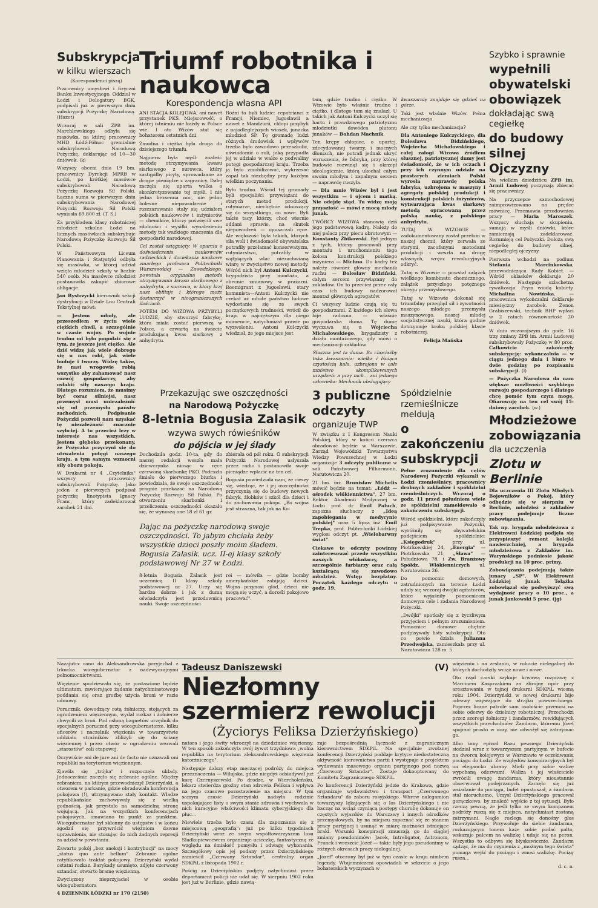Subskrypcja
w kilku wierszach
(Korespondenci piszą)
Pracownicy umysłowi i fizyczni Banku Inwestycyjnego, Oddział w Łodzi i Delegatury BGK, podpisali już w pierwszym dniu subskrypcji Pożyczkę Narodową. (Hazet)
Wczoraj w sali ZPB im. Marchlewskiego odbyła się masówka, na której pracownicy MHD Łódź-Północ gremialnie subskrybowali Narodową Pożyczkę, deklarując od 10—30 dniówek. (k)
Wszyscy obecni dnia 19 bm. pracownicy Dyrekcji MPRB w Łodzi, po krótkiej masówce subskrybowali Narodową Pożyczkę Rozwoju Sił Polski. Łączna suma w pierwszym dniu subskrybowania Narodowej Pożyczki Rozwoju Sił Polski wyniosła 69.800 zł. (T. S.)
Za przykładem klasy robotniczej młodzież szkolna Łodzi na licznych masówkach subskrybuje Narodową Pożyczkę Rozwoju Sił Polski.
W Państwowym Liceum Planowania i Statystyki odbyła się masówka, w której udział wzięła młodzież szkoły w liczbie 540 osób. Na masówce młodzież postanowiła zakupić zbiorowe obligacje.
Jan Bystrzycki kierownik sekcji dystrybucji w Dziale Lnu Centrali Tekstylnej mówi:
— Jestem młody, ale przeszedłem w życiu wiele ciężkich chwil, a szczególnie w czasie wojny. Po wojnie trudno mi było pogodzić się z tym, że jeszcze jest ciężko. Ale dziś widzę jak wiele dobrego się u nas robi, jak wiele buduje i tworzy. Widzę także, że nasi wrogowie robią wszystko aby zahamować nasz rozwój gospodarczy, aby osłabić siły naszego kraju. Dlatego rozumiem, że musimy być coraz silniejsi, nasz przemysł musi uniezależnić się od przemysłu państw zachodnich. Podpisanie Pożyczki pozwoli nam uzyskać tę niezależność znacznie szybciej. A to przecież leży w interesie nas wszystkich. Jestem głęboko przekonany, że Pożyczka przyczyni się do utrwalenia potęgi naszego kraju, a tym samym wzmocni siły obozu pokoju.
W Drukarni nr 4 „Czytelnika" wszyscy pracownicy subskrybowali Pożyczkę. Jako jeden z pierwszych podpisał pożyczkę linotypista Ignacy Franc, który zadeklarował zarobek 21 dni.
Triumf robotnika i naukowca
Korespondencja własna API
ANI STACJA KOLEJOWA, ani nawet przystanek PKS. Miejscowość, o której istnieniu nie każdy w Polsce wie. I oto Wizów stał się bohaterem ostatnich dni.
Żmudna i ciężka była droga do dzisiejszego triumfu.
Najpierw była myśl: znaleźć metodę otrzymywania kwasu siarkowego z surowca, który zastąpiłby piryty, sprowadzane za drogie pieniądze z zagranicy. Dalej zaczęła się uparta walka o skonkretyzowanie tej myśli. I nie jedna bezsenna noc, nie jedno bolesne niepowodzenie i rozczarowanie stały się udziałem polskich naukowców i inżynierów — chemików, którzy poświęcili swe zdolności i wysiłki wynalezieniu metody tak ważkiego znaczenia dla gospodarki narodowej.
Cel został osiągnięty. W oparciu o doświadczenia naukowców radzieckich i dociekania naukowe zmarłego profesora Politechniki Warszawskiej — Zawadzkiego, powstała oryginalna metoda otrzymywania kwasu siarkowego z anhydrytu, z surowca, w który kraj nasz obfituje i którego może dostarczyć w nieograniczonych ilościach.
POTEM DO WIZOWA PRZYBYLI LUDZIE, aby stworzyć fabrykę, która miała zostać pierwszą w Polsce, a czwartą na świecie produkującą kwas siarkowy z anhydrytu.
Różni to byli ludzie: repatrianci z Francji, Niemiec, Jugosławii a nawet z Mandżurii, chłopi przybyli z najodleglejszych wiosek, junacka młodzież SP. Tę gromadę ludzi różnych środowisk i wpływów trzeba było zawodowo przeszkolić, uświadomić o roli, jaką przypadła jej w udziale w walce o podwaliny potęgi gospodarczej kraju. Trzeba ją było zmobilizować, wykrzesać zapał tak niezbędny przy każdym wielkim poczynaniu.
Było trudno. Wśród tej gromady byli specjaliści przywiązani do starych metod produkcji, rutyniarze, niechętnie odnoszący się do wszystkiego, co nowe. Byli także tacy, którzy, choć wiernie oddani sprawie, na skutek niepowodzeń — opuszczali ręce. Ale większość była takich, których siła woli i świadomość obywatelska potrafiły przełamać konserwatyzm, rutyniarstwo, potrafiły w wątpiących wlać niezachwianą wiarę w zwycięstwo nowej metody. Wśród nich był Antoni Kulczycki, brygadzista przy montażu, a obecnie zmianowy w prażarni. Reemigrant z Jugosławii, stary komunista—Antoni Kulczycki nie czekał aż młode państwo ludowe wydostanie się ze swych początkowych trudności, wrócił do kraju w najcięższym dla niego momencie, natychmiast prawie po wyzwoleniu. Antoni Kulczycki wiedział, że jego miejsce jest
tam, gdzie trudno i ciężko. W Wizowie było właśnie trudno i ciężko, i dlatego tam się znalazł. U takich jak Antoni Kulczycki uczył się hartu i prawdziwego patriotyzmu młodziutki dowódca plutonu junaków — Bohdan Machnik.
Ten krępy chłopiec, o upartej, zdecydowanej twarzy, i mocnych dłoniach, nie potrafi jednak ukryć wzruszenia, że fabryka, przy której budowie rozwinął się i okrzepł ideologicznie, którą ukochał całym swoim młodym i zapalnym sercem — naprawdę ruszyła.
— Dla mnie Wizów był i jest wszystkim — i ojcem i matką. Nie odejdę stąd. Tu widzę moją przyszłość — mówi z mocą młody junak.
TWÓRCY WIZOWA stanowią dziś jego podstawową kadrę. Należy do niej palacz przy piecu obrotowym — Konstanty Żbikowski. Był jednym z tych, którzy pracowali przy montażu i uruchomieniu tego kolosa konstrukcji polskiego inżyniera — Michno. Do kadry też należy również główny mechanik ruchu — Bolesław Bidziński, całym sercem przywiązany do zakładów. On to przecież przez cały czas ich budowy nadzorował montaż głównych agregatów.
Ci wszyscy ludzie czują się tu gospodarzami. Z każdego ich słowa bije radosna — właśnie gospodarska duma. Tę dumę wyczuwa się u Wojciecha Michałowskiego, brygadzisty z działu montażowego, gdy mówi o mechanizacji zakładów.
Słuszna jest ta duma. Bo chociażby taka kwaszarnia: wielka i lśniąca czystością hala, uzbrojona w całe mnóstwo skomplikowanych urządzeń: a przy nich... ani jednego człowieka: Mechanik obsługujący
kwaszarnię znajduje się gdzieś na górze.
Taki jest właśnie Wizów. Pełna mechanizacja.
Ale czy tylko mechanizacja?
Dla Antoniego Kulczyckiego, dla Bolesława Bidzińskiego, Wojciecha Michałowskiego i całej załogi Wizowa źródłem słusznej, patriotycznej dumy jest świadomość, że w ich oczach i przy ich czynnym udziale na prastarych ziemiach Polski wyrosła naprawdę polska fabryka, uzbrojona w maszyny i agregaty polskiej produkcji i konstrukcji polskich inżynierów, wytwarzająca kwas siarkowy metodą opracowaną przez polską naukę, z polskiego anhydrytu.
TUTAJ W WIZOWIE — zadokumentowany został przełom w naszej chemii, który zerwała ze starymi, zacofanymi metodami produkcji i weszła na drogę własnych, wręcz rewolucyjnych odkryć.
Tutaj w Wizowie — powstał zalążek wielkiego kombinatu chemicznego, zalążek przyszłego potężnego okręgu przemysłowego.
Tutaj w Wizowie dokonał się triumfalny przegląd sił i żywotności naszego młodego przemysłu maszynowego, naszej młodej socjalistycznej nauki, która godnie dotrzymuje kroku polskiej klasie robotniczej.
Felicja Mańska
Przekazując swe oszczędności
na Narodową Pożyczkę
8-letnia Bogusia Zalasik
wzywa swych rówieśników
do pójścia w jej ślady
Dochodziła godz. 10-ta, gdy do naszej redakcji weszła mała dziewczynka niosąc w ręce czerwoną skarbonkę PKO. Podeszła śmiało do pierwszego biurka i powiedziała, że swoje oszczędności pragnie przekazać na Narodową Pożyczkę Rozwoju Sił Polski. Po otworzeniu skarbonki i przeliczeniu oszczędności okazało się, że wynoszą one 18 zł 61 gr.
zbierała od pół roku. O subskrypcji Pożyczki Narodowej usłyszała przez radio i postanowiła swoje pieniądze wpłacić na ten cel.
Bogusia powiedziała nam, że cieszy się, wiedząc, że i jej oszczędności przyczynią się do budowy nowych fabryk, żłobków i szkół dla dzieci i do zachowania pokoju. „Bo wojna jest straszna, tak jak na Ko-
Dając na pożyczkę narodową swoje oszczędności. To jabym chciała żeby wszystkie dzieci poszły moim śladem. Bogusia Zalasik. ucz. II-ej klasy szkoły podstawowej Nr 27 w Łodzi.
8-letnia Bogusia Zalasik jest uczennicą II klasy szkoły podstawowej nr 27. Uczy się bardzo dobrze i jak z dumą oświadczyła jest przodownicą nauki. Swoje oszczędności
rei — mówiła — gdzie bomby amerykańskie zabijają dzieci. Wojna przynosi głód, dzieci nie mogą się uczyć, a dorośli pokojowo pracować".
3 publiczne odczyty
organizuje TWP
W związku z I Kongresem Nauki Polskiej, który w końcu czerwca obradować będzie w Warszawie, Zarząd Wojewódzki Towarzystwa Wiedzy Powszechnej w Łodzi organizuje 3 odczyty publiczne w sali Państwowej Filharmonii, Narutowicza 20.
21 bm. inż. Bronisław Michelis mówić będzie na temat: „Łódź — ośrodek włókiennictwa", 27 bm. Rektor Akademii Medycznej w Łodzi prof. dr Emil Paluch, zapozna słuchaczy z „Ideą zapobiegania w medycynie polskiej" oraz 5 lipca inż. Emil Trepka, prof. Politechniki Łódzkiej wygłosi odczyt pt. „Wielobarwny świat".
Ciekawe te odczyty powinny zainteresować przede wszystkim naszych włókniarzy, a szczególnie farbiarzy oraz całą kształcącą się zawodowo młodzież. Wstęp bezpłatny. Początek każdego odczytu o godz. 19.
Spółdzielnie rzemieślnicze meldują
o zakończeniu subskrypcji
Pełne zrozumienie dla celów Narodowej Pożyczki wykazali w Łodzi rzemieślnicy, pracownicy drobnych zakładów i spółdzielni rzemieślniczych. Wczoraj o godz. 11 przed południem wiele ze spółdzielni zameldowało o zakończeniu subskrypcji.
Wśród spółdzielni, które zakończyły już podpisywanie Pożyczki, wyróżniły się obywatelskim podejściem spółdzielnie: „Księgodruk" przy ul. Piotrkowskiej 24, „Energia" — Piotrkowska 21, „Sława" — Południowa 78, i Zw. Branżowy Spółdz. Włókienniczych ul. Narutowicza 26.
Do pomocnic domowych, zatrudnionych na terenie Łodzi udały się wczoraj dwójki agitatorów, które wyjaśniły pomocnicom domowym cele i zadania Narodowej Pożyczki.
„Dwójki" spotkały się z życzliwym przyjęciem i pełnym zrozumieniem. Pomocnice domowe chętnie podpisywały listy subskrypcji. Oto co powie działa Julianna Przedwojska, zamieszkała przy ul. Narutowicza 128 m. 5.
Szybko i sprawnie
wypełnili obywatelski obowiązek
dokładając swą cegiełkę
do budowy silnej Ojczyzny
Na wielkim dziedzińcu ZPB im. Armii Ludowej poczynają zbierać się pracownicy.
Na przyczepce samochodowej zaimprowizowano na prędce mównicę. Przemawia przodownica pracy — Maria Maroszek. Wszyscy słuchają w skupieniu, sumują w myśli dniówki, które zamierzają zadeklarować. Rozumieją cel Pożyczki. Dołożą swą cegiełkę do budowy silnej, niepodległej ojczyzny.
Pierwsza wchodzi na podium Stefania Marcinkowska, przewodnicząca Rady Kobiet. — Wśród oklasków deklaruje 20 dniówek. Następuje szlachetna rywalizacja. Prym wiodą kobiety. Michalina Nowińska, — pracownica wykończalni deklaruje miesięczny zarobek. Zenon Grabiszewski, technik BHP wpłaci w 2 ratach równowartość 20 dniówek.
W dniu wczorajszym do godz. 16 trzy zmiany ZPB im. Armii Ludowej subskrybowały Pożyczkę w 80 proc. Całkowicie zakończyły subskrypcję: wykończalnia — w ciągu jednego dnia i biuro w dwie godziny po rozpisaniu subskrypcji. (l)
— Pożyczka Narodowa da nam większe możliwości szybkiego rozwoju gospodarczego i dlatego chcę pomóc tym czym mogę. Ofiarowuję na ten cel swój 15-dniowy zarobek. (w.)
Młodzieżowe zobowiązania
dla uczczenia
Zlotu w Berlinie
Dla uczczenia III Zlotu Młodych Bojowników o Pokój, który odbędzie się w sierpniu w Berlinie, młodzież z zakładów pracy podejmuje liczne zobowiązania.
Tak np. brygada młodzieżowa z Elektrowni Łódzkiej podjęła się przyspieszyć remont kolejki nawierzchniej, a brygada młodzieżowa z Zakładów im. Waryńskiego podniesie jakość produkcji na 10 proc. primy.
Zobowiązania podejmują także junacy „SP". W Elektrowni Łódzkiej junak Telążka zobowiązał się podwyższyć swą wydajność pracy o 10 proc., a junak Jankowski 5 proc. (jg)
Nazajutrz rano do Aleksandrowska przyjechał z Irkucka wicegubernator z nadzwyczajnymi pełnomocnictwami.
Więzienie spodziewało się, że postawione będzie ultimatum, zawierające żądanie natychmiastowego poddania się oraz groźbę użycia broni w razie odmowy.
Porucznik, dowodzący rotą żołnierzy, stojących za ogrodzeniem więziennym, wydał rozkaz i żołnierze chwycili za broń. Pod osłoną bagnetów urzędnik do specjalnych poruczeń przy wicegubernatorze, kilku oficerów i naczelnik więzienia w towarzystwie oddziału strażników zbliżyli się do ściany więziennej i przez otwór w ogrodzeniu wezwali „starostów" celi etapowej.
Oczywiście ani de jure ani de facto nie uznawali oni republiki na terytorium więziennym.
Zjawiła się „trójka" i rozpoczęła układy. Jednocześnie zaczęło się zebranie ogólne. Między zebraniem, na którym przewodniczył Dzierżyński, a otworem w parkanie, gdzie obradowała konferencja pokojowa (!), utrzymywano stały kontakt. Władze republikańskie zachowywały się z wielką godnością, jak przystało na samodzielną stronę wojującą. Jak na wszystkich konferencjach pokojowych, omawiano tu punkt za punktem. Wicegubernator był skłonny do ustępstw i w końcu zgodził się przywrócić więźniom dawne uprawnienia, nie stosując do nich żadnych represji za udział w powstaniu.
Zawarto pokój „bez aneksji i kontrybucji" na mocy „status quo ante bellum". Zebranie ogólne ratyfikowało traktat pokojowy. Dzierżyński wydał ostatni rozkaz. Barykady usunięto, zdjęto czerwony sztandar, otwarto bramę więzienną.
Zwycięzony nieprzyjaciel w osobie wicegubernatora
4 DZIENNIK ŁÓDZKI nr 170 (2150)
Tadeusz Daniszewski (V)
Niezłomny szermierz rewolucji
(Życiorys Feliksa Dzierżyńskiego)
natora i jego świty wkroczył na dziedziniec więzienny. W ten sposób zakończyła swój żywot trzydniowa „wolna republika na terytorium aleksandrowskiego więzienia katorżniczego".
Następuje dalszy etap męczącej podróży do miejsca przeznaczenia — Wilujska, gdzie niegdyś odsiadywał już karę Czernyszewski. Po drodze, w Wiercholeńsku, lekarz stwierdza groźny stan zdrowia Feliksa i wpływa na jego czasowe pozostawienie na miejscu. W tym samym czasie Dzierżyński nadsyła rodzinie uspokajające listy o swym stanie zdrowia i wychwala w nich kuracyjne właściwości klimatu syberyjskiego dla płuc...
Niewiele trzeba było czasu dla zapoznania się z miejscową „geografią": już po kilku tygodniach Dzierżyński wraz ze swym współtowarzyszem losu Sładkopiewcewem organizuje ucieczkę, fantastyczną ze względu na śmiałość pomysłu i odwagę wykonania. Szczegółowy opis jej podany przez Dzierżyńskiego zamieścił „Czerwony Sztandar", centralny organ SDKPiL z listopada 1902 r.
Pościg za Dzierżyńskim podjęty natychmiast przez departament policji nie udał się. W sierpniu 1902 roku jest już w Berlinie, gdzie nawią-
zuje bezpośrednią łączność z zagranicznym kierownictwem SDKPiL. Na specjalnie zwołanej konferencji Dzierżyński poddaje krytyce niedostateczną aktywność kierownictwa partii i występuje z projektem wydawania masowego organu partyjnego pod nazwą „Czerwony Sztandar". Zostaje dokooptowany do Komitetu Zagranicznego SDKPiL.
Po konferencji Dzierżyński jedzie do Krakowa, gdzie organizuje wydawnictwo i transport „Czerwonego Sztandaru" do zaboru rosyjskiego. Wbrew nalegamion towarzyszy lękających się o los Dzierżyńskiego i nie bacząc na wciąż czyniącą postępy chorobę dokonuje on częstych wyjazdów do Warszawy i innych ośrodków przemysłowych, by na miejscu zapoznać się ze stanem pracy partyjnej i usunąć w miarę możności istniejące braki. Warunki konspiracji zmuszają go do ciągłej zmiany pseudonimów: Jacek, Intreligator, Astronom, Franek i wreszcie Józef — takie były jego pseudonimy w różnych okresach pracy nielegalnej.
„Józef" otoczony był już w tym czasie w kraju nimbem legendy. Wtajemniczeni opowiadali w sekrecie o jego bohaterskich wyczynach w
więzieniu i na zesłaniu, w robocie nielegalnej do których dochodziły wciąż nowe i nowe.
Oto rząd carski szykuje krwawą rozprawę z Marcinem Kasprzakiem za zbrojny opór przy aresztowaniu w tajnej drukarni SDKPiL wiosną roku 1904. Dzierżyński w nowej drukarni bije odezwy wzywające do strajku powszechnego. Poprzez liczne patrole sam osobiście przenosi na sobie odezwy do dzielnicy robotniczej. Przechodzi przez szeregi żołnierzy i żandarmów, rewidujących wszystkich przechodniów. Żandarm, któremu Józef spojrzał prosto w oczy, nie odważył się zatrzymać go.
Albo inny epizod Razu pewnego Dzierżyński siedział wraz z towarzyszem partyjnym w bufecie na dworcu kolejowym w Warszawie w oczekiwaniu pociągu do Łodzi. Ze względów konspiracyjnych był on elegancko ubrany. Mieli przy sobie walizę wypchaną odezwami. Waliza i jej właściciele zwrócili uwagę żandarma, który nieustannie obserwował podejrzanych. Zaczęło się już wsiadanie do pociągu, bufet opustoszał, a żandarm stał nieruchomo. Umysł Dzierżyńskiego pracował gorączkowo, by znaleźć wyjście z tej sytuacji. Było rzeczą pewną, że jeśli tylko ze swym kompanem podróży ruszą się z miejsca, natychmiast zostaną zatrzymani. Nagle rozlega się donośny głos Dzierżyńskiego. Przywołuje do siebie żandarma, rozkazującym tonem każe sobie podać palto, wskazuje palcem na walizkę i udaje się na peron. Wszystko to odbywa się błyskawicznie. Żandarm sądząc, że ma do czynienia z „możnym tego świata" pomaga wejść do pociągu i wnosi walizkę. Pociąg rusza...
d. c. n.